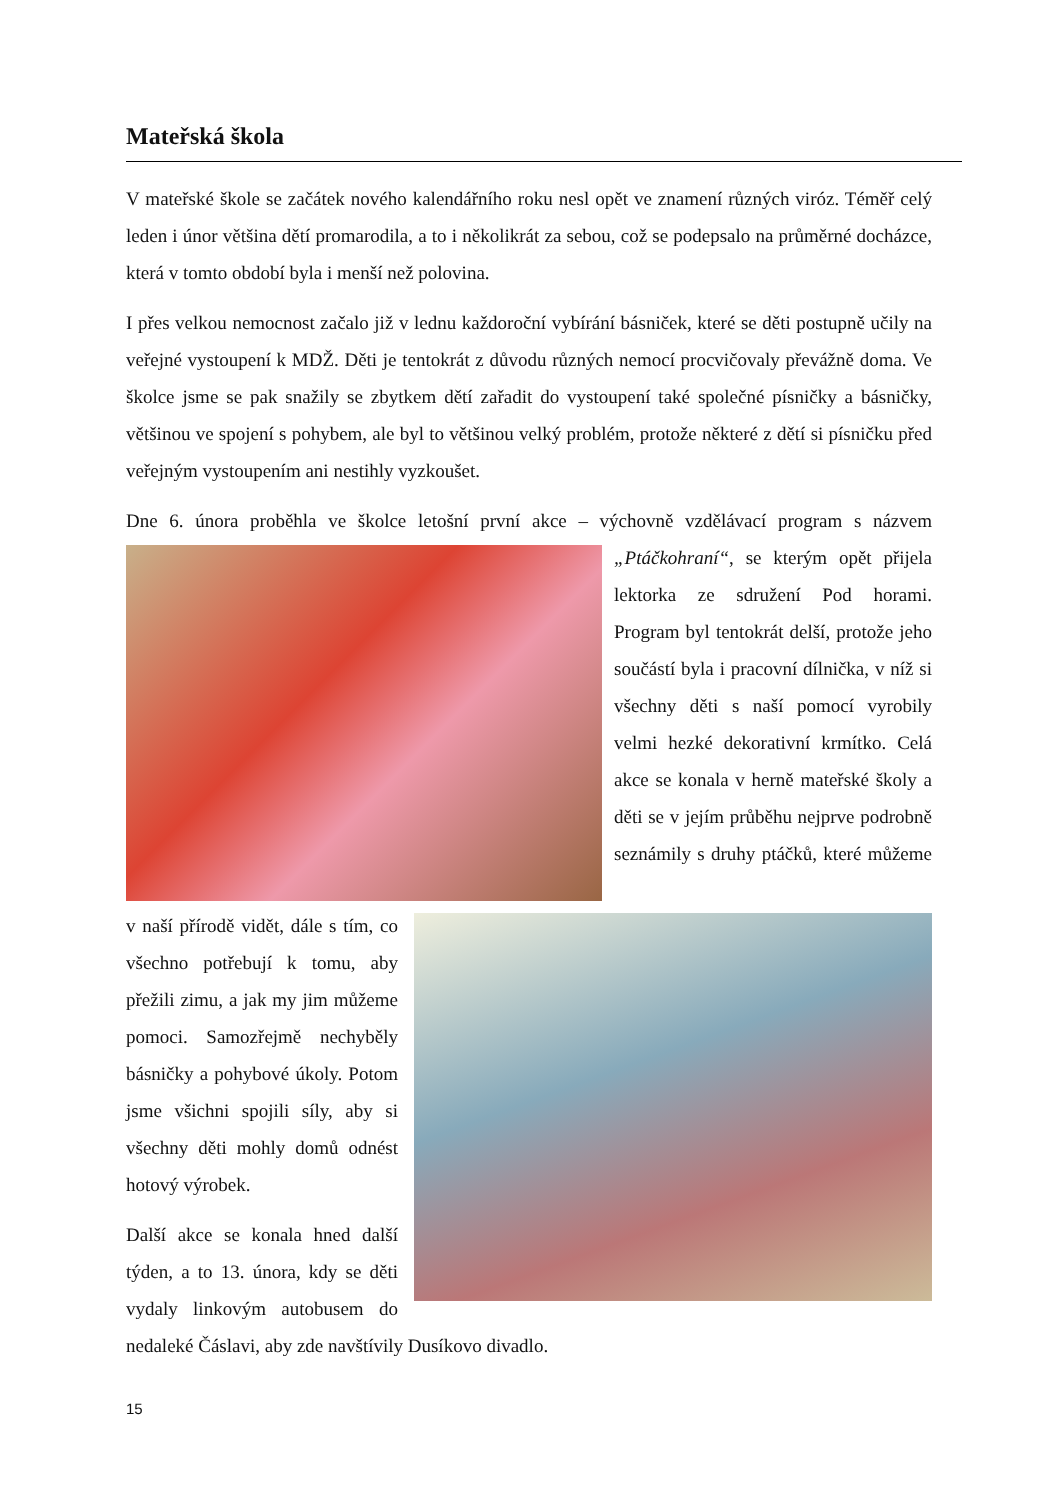Mateřská škola
V mateřské škole se začátek nového kalendářního roku nesl opět ve znamení různých viróz. Téměř celý leden i únor většina dětí promarodila, a to i několikrát za sebou, což se podepsalo na průměrné docházce, která v tomto období byla i menší než polovina.
I přes velkou nemocnost začalo již v lednu každoroční vybírání básniček, které se děti postupně učily na veřejné vystoupení k MDŽ. Děti je tentokrát z důvodu různých nemocí procvičovaly převážně doma. Ve školce jsme se pak snažily se zbytkem dětí zařadit do vystoupení také společné písničky a básničky, většinou ve spojení s pohybem, ale byl to většinou velký problém, protože některé z dětí si písničku před veřejným vystoupením ani nestihly vyzkoušet.
Dne 6. února proběhla ve školce letošní první akce – výchovně vzdělávací program s názvem „Ptáčkohraní“, se kterým opět přijela lektorka ze sdružení Pod horami. Program byl tentokrát delší, protože jeho součástí byla i pracovní dílnička, v níž si všechny děti s naší pomocí vyrobily velmi hezké dekorativní krmítko. Celá akce se konala v herně mateřské školy a děti se v jejím průběhu nejprve podrobně seznámily s druhy ptáčků, které můžeme v naší přírodě vidět, dále s tím, co všechno potřebují k tomu, aby přežili zimu, a jak my jim můžeme pomoci. Samozřejmě nechyběly básničky a pohybové úkoly. Potom jsme všichni spojili síly, aby si všechny děti mohly domů odnést hotový výrobek.
Další akce se konala hned další týden, a to 13. února, kdy se děti vydaly linkovým autobusem do nedaleké Čáslavi, aby zde navštívily Dusíkovo divadlo.
15